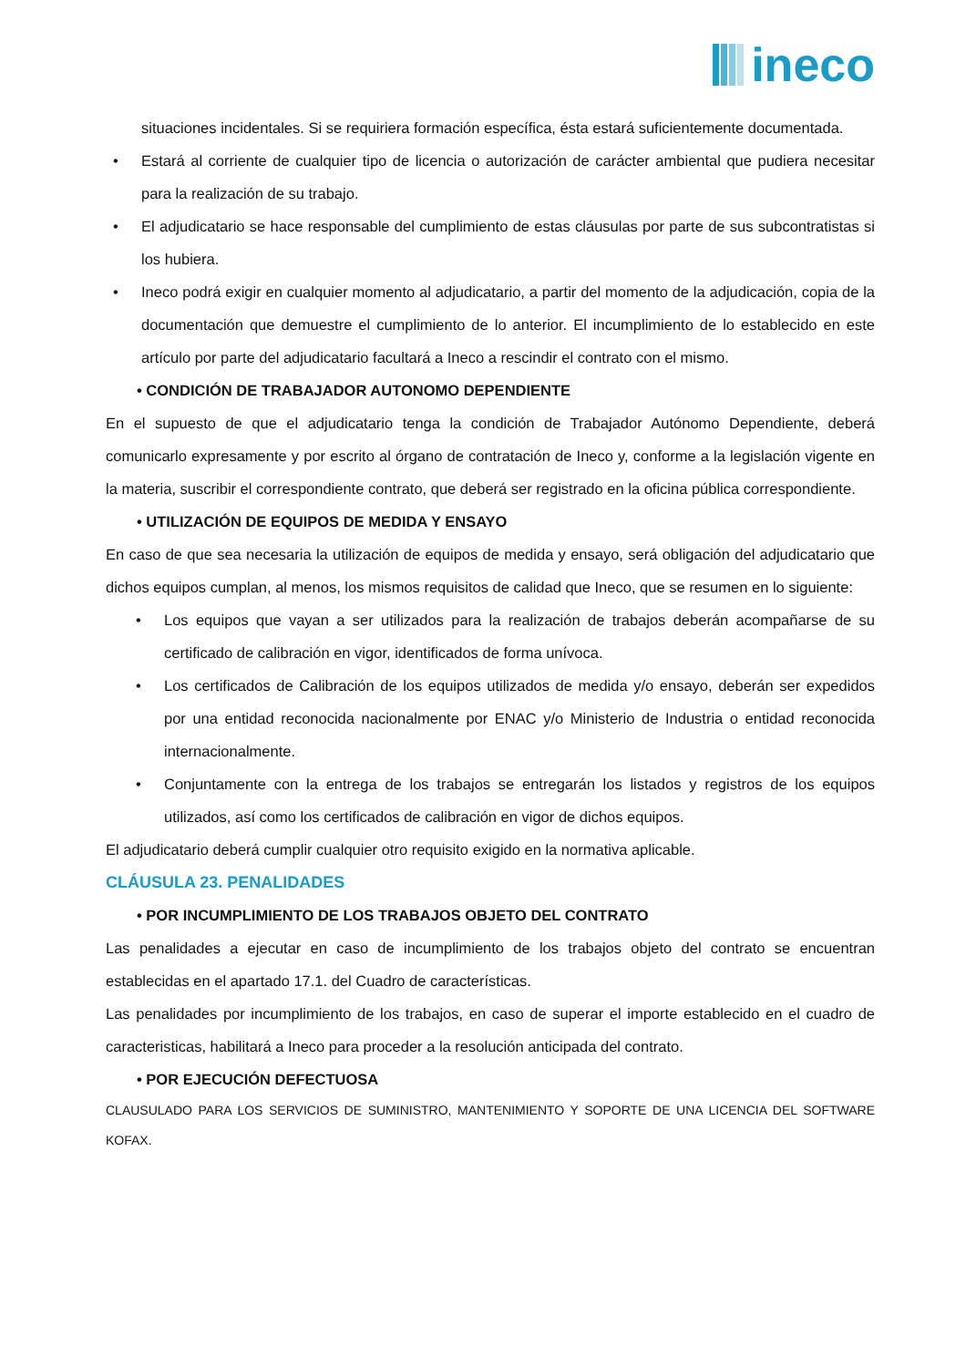ineco
situaciones incidentales. Si se requiriera formación específica, ésta estará suficientemente documentada.
• Estará al corriente de cualquier tipo de licencia o autorización de carácter ambiental que pudiera necesitar para la realización de su trabajo.
• El adjudicatario se hace responsable del cumplimiento de estas cláusulas por parte de sus subcontratistas si los hubiera.
• Ineco podrá exigir en cualquier momento al adjudicatario, a partir del momento de la adjudicación, copia de la documentación que demuestre el cumplimiento de lo anterior. El incumplimiento de lo establecido en este artículo por parte del adjudicatario facultará a Ineco a rescindir el contrato con el mismo.
• CONDICIÓN DE TRABAJADOR AUTONOMO DEPENDIENTE
En el supuesto de que el adjudicatario tenga la condición de Trabajador Autónomo Dependiente, deberá comunicarlo expresamente y por escrito al órgano de contratación de Ineco y, conforme a la legislación vigente en la materia, suscribir el correspondiente contrato, que deberá ser registrado en la oficina pública correspondiente.
• UTILIZACIÓN DE EQUIPOS DE MEDIDA Y ENSAYO
En caso de que sea necesaria la utilización de equipos de medida y ensayo, será obligación del adjudicatario que dichos equipos cumplan, al menos, los mismos requisitos de calidad que Ineco, que se resumen en lo siguiente:
• Los equipos que vayan a ser utilizados para la realización de trabajos deberán acompañarse de su certificado de calibración en vigor, identificados de forma unívoca.
• Los certificados de Calibración de los equipos utilizados de medida y/o ensayo, deberán ser expedidos por una entidad reconocida nacionalmente por ENAC y/o Ministerio de Industria o entidad reconocida internacionalmente.
• Conjuntamente con la entrega de los trabajos se entregarán los listados y registros de los equipos utilizados, así como los certificados de calibración en vigor de dichos equipos.
El adjudicatario deberá cumplir cualquier otro requisito exigido en la normativa aplicable.
CLÁUSULA 23. PENALIDADES
• POR INCUMPLIMIENTO DE LOS TRABAJOS OBJETO DEL CONTRATO
Las penalidades a ejecutar en caso de incumplimiento de los trabajos objeto del contrato se encuentran establecidas en el apartado 17.1. del Cuadro de características.
Las penalidades por incumplimiento de los trabajos, en caso de superar el importe establecido en el cuadro de caracteristicas, habilitará a Ineco para proceder a la resolución anticipada del contrato.
• POR EJECUCIÓN DEFECTUOSA
CLAUSULADO PARA LOS SERVICIOS DE SUMINISTRO, MANTENIMIENTO Y SOPORTE DE UNA LICENCIA DEL SOFTWARE KOFAX.